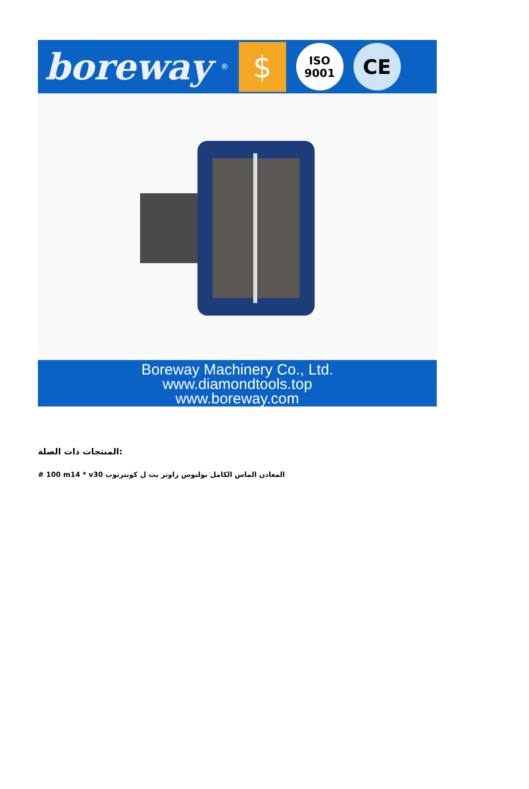boreway ®
$
ISO
9001
CE
Boreway Machinery Co., Ltd.
www.diamondtools.top
www.boreway.com
المنتجات ذات الصلة:
# 100 m14 * v30 المعادن الماس الكامل بولنوس راوتر بت ل كونترتوب